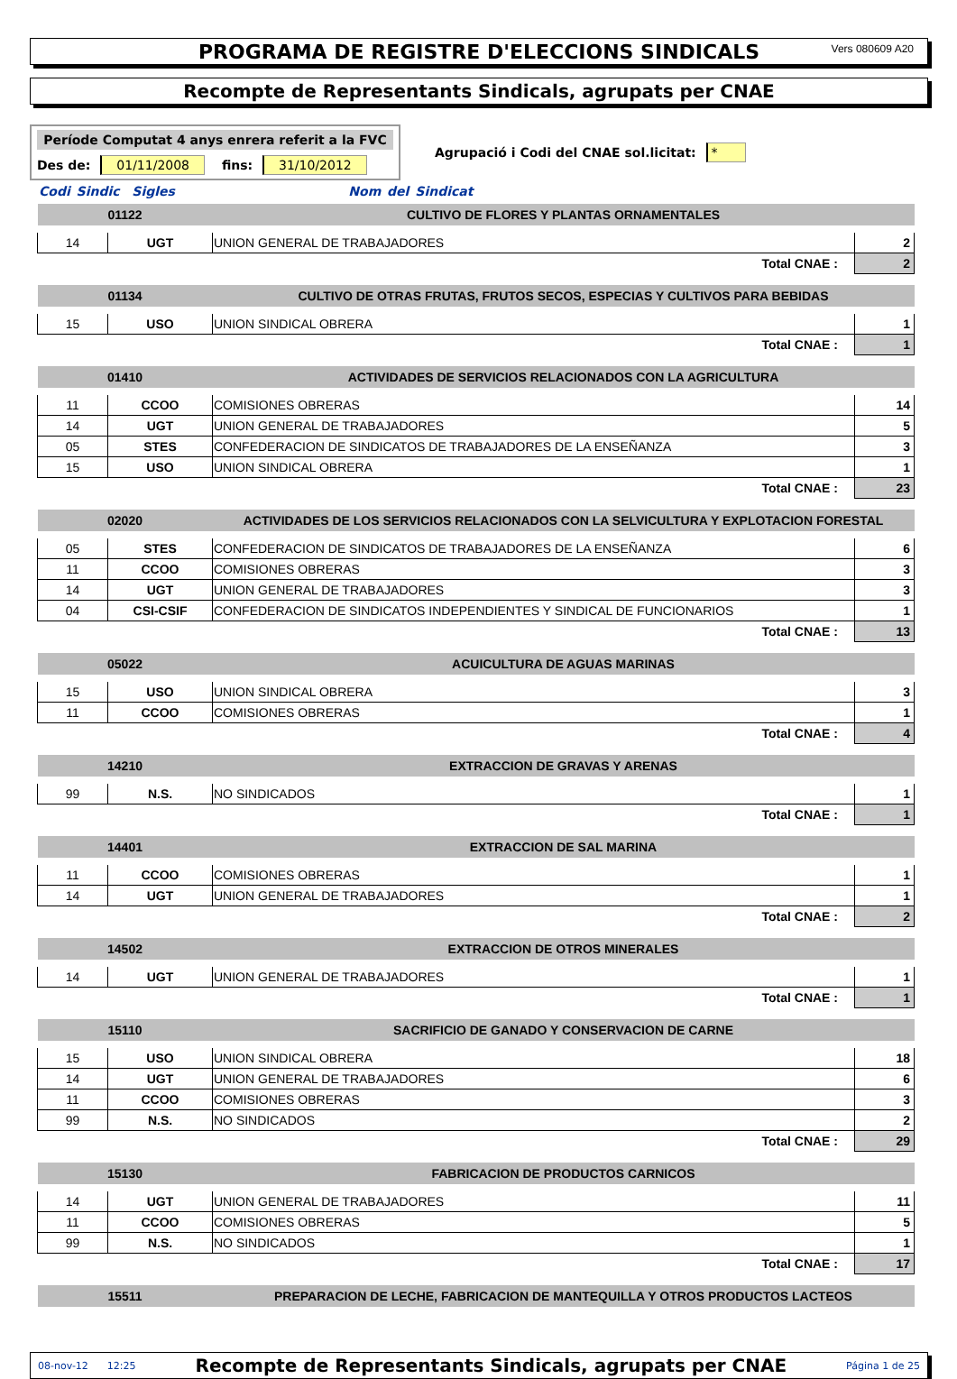PROGRAMA DE REGISTRE D'ELECCIONS SINDICALS Vers 080609 A20
Recompte de Representants Sindicals, agrupats per CNAE
Període Computat 4 anys enrera referit a la FVC
Des de: 01/11/2008 fins: 31/10/2012
Agrupació i Codi del CNAE sol.licitat: *
Codi Sindic Sigles Nom del Sindicat
| 01122 | | CULTIVO DE FLORES Y PLANTAS ORNAMENTALES | |
| 14 | UGT | UNION GENERAL DE TRABAJADORES | 2 |
| Total CNAE : | | | 2 |
| 01134 | | CULTIVO DE OTRAS FRUTAS, FRUTOS SECOS, ESPECIAS Y CULTIVOS PARA BEBIDAS | |
| 15 | USO | UNION SINDICAL OBRERA | 1 |
| Total CNAE : | | | 1 |
| 01410 | | ACTIVIDADES DE SERVICIOS RELACIONADOS CON LA AGRICULTURA | |
| 11 | CCOO | COMISIONES OBRERAS | 14 |
| 14 | UGT | UNION GENERAL DE TRABAJADORES | 5 |
| 05 | STES | CONFEDERACION DE SINDICATOS DE TRABAJADORES DE LA ENSEÑANZA | 3 |
| 15 | USO | UNION SINDICAL OBRERA | 1 |
| Total CNAE : | | | 23 |
| 02020 | | ACTIVIDADES DE LOS SERVICIOS RELACIONADOS CON LA SELVICULTURA Y EXPLOTACION FORESTAL | |
| 05 | STES | CONFEDERACION DE SINDICATOS DE TRABAJADORES DE LA ENSEÑANZA | 6 |
| 11 | CCOO | COMISIONES OBRERAS | 3 |
| 14 | UGT | UNION GENERAL DE TRABAJADORES | 3 |
| 04 | CSI-CSIF | CONFEDERACION DE SINDICATOS INDEPENDIENTES Y SINDICAL DE FUNCIONARIOS | 1 |
| Total CNAE : | | | 13 |
| 05022 | | ACUICULTURA DE AGUAS MARINAS | |
| 15 | USO | UNION SINDICAL OBRERA | 3 |
| 11 | CCOO | COMISIONES OBRERAS | 1 |
| Total CNAE : | | | 4 |
| 14210 | | EXTRACCION DE GRAVAS Y ARENAS | |
| 99 | N.S. | NO SINDICADOS | 1 |
| Total CNAE : | | | 1 |
| 14401 | | EXTRACCION DE SAL MARINA | |
| 11 | CCOO | COMISIONES OBRERAS | 1 |
| 14 | UGT | UNION GENERAL DE TRABAJADORES | 1 |
| Total CNAE : | | | 2 |
| 14502 | | EXTRACCION DE OTROS MINERALES | |
| 14 | UGT | UNION GENERAL DE TRABAJADORES | 1 |
| Total CNAE : | | | 1 |
| 15110 | | SACRIFICIO DE GANADO Y CONSERVACION DE CARNE | |
| 15 | USO | UNION SINDICAL OBRERA | 18 |
| 14 | UGT | UNION GENERAL DE TRABAJADORES | 6 |
| 11 | CCOO | COMISIONES OBRERAS | 3 |
| 99 | N.S. | NO SINDICADOS | 2 |
| Total CNAE : | | | 29 |
| 15130 | | FABRICACION DE PRODUCTOS CARNICOS | |
| 14 | UGT | UNION GENERAL DE TRABAJADORES | 11 |
| 11 | CCOO | COMISIONES OBRERAS | 5 |
| 99 | N.S. | NO SINDICADOS | 1 |
| Total CNAE : | | | 17 |
| 15511 | | PREPARACION DE LECHE, FABRICACION DE MANTEQUILLA Y OTROS PRODUCTOS LACTEOS | |
08-nov-12 12:25 Recompte de Representants Sindicals, agrupats per CNAE Página 1 de 25